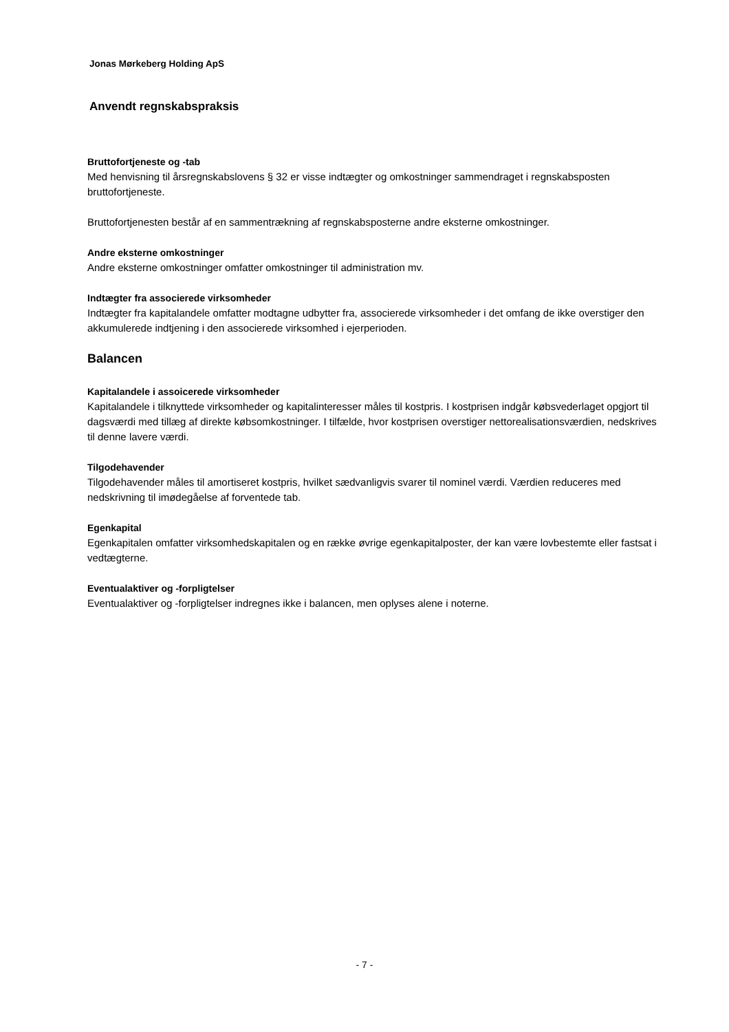Jonas Mørkeberg Holding ApS
Anvendt regnskabspraksis
Bruttofortjeneste og -tab
Med henvisning til årsregnskabslovens § 32 er visse indtægter og omkostninger sammendraget i regnskabsposten bruttofortjeneste.
Bruttofortjenesten består af en sammentrækning af regnskabsposterne andre eksterne omkostninger.
Andre eksterne omkostninger
Andre eksterne omkostninger omfatter omkostninger til administration mv.
Indtægter fra associerede virksomheder
Indtægter fra kapitalandele omfatter modtagne udbytter fra, associerede virksomheder i det omfang de ikke overstiger den akkumulerede indtjening i den associerede virksomhed i ejerperioden.
Balancen
Kapitalandele i assoicerede virksomheder
Kapitalandele i tilknyttede virksomheder og kapitalinteresser måles til kostpris. I kostprisen indgår købsvederlaget opgjort til dagsværdi med tillæg af direkte købsomkostninger. I tilfælde, hvor kostprisen overstiger nettorealisationsværdien, nedskrives til denne lavere værdi.
Tilgodehavender
Tilgodehavender måles til amortiseret kostpris, hvilket sædvanligvis svarer til nominel værdi. Værdien reduceres med nedskrivning til imødegåelse af forventede tab.
Egenkapital
Egenkapitalen omfatter virksomhedskapitalen og en række øvrige egenkapitalposter, der kan være lovbestemte eller fastsat i vedtægterne.
Eventualaktiver og -forpligtelser
Eventualaktiver og -forpligtelser indregnes ikke i balancen, men oplyses alene i noterne.
- 7 -